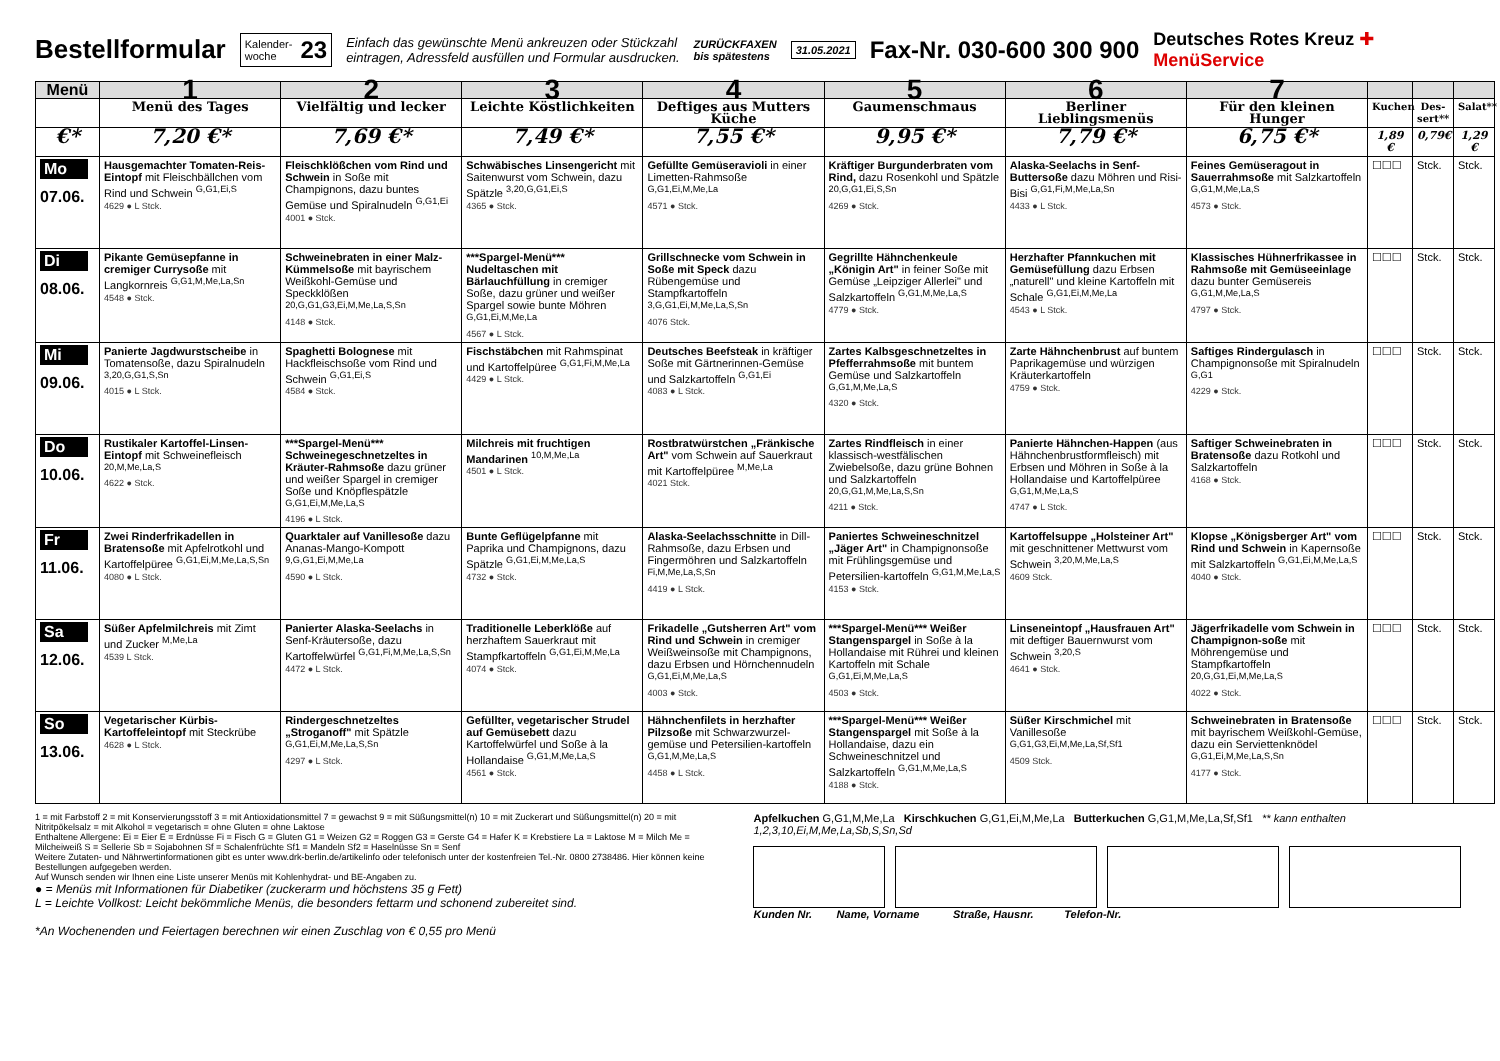Bestellformular
Kalender-
woche 23
Einfach das gewünschte Menü ankreuzen oder Stückzahl
eintragen, Adressfeld ausfüllen und Formular ausdrucken. ZURÜCKFAXEN
bis spätestens
31.05.2021
Fax-Nr. 030-600 300 900
Deutsches Rotes Kreuz ✚
MenüService
| Menü | 1 | 2 | 3 | 4 | 5 | 6 | 7 | | | |
| --- | --- | --- | --- | --- | --- | --- | --- | --- | --- | --- |
| | Menü des Tages | Vielfältig und lecker | Leichte Köstlichkeiten | Deftiges aus Mutters Küche | Gaumenschmaus | Berliner Lieblingsmenüs | Für den kleinen Hunger | Kuchen | Des-sert** | Salat** |
| €* | 7,20 €* | 7,69 €* | 7,49 €* | 7,55 €* | 9,95 €* | 7,79 €* | 6,75 €* | 1,89 € | 0,79€ | 1,29 € |
| Mo 07.06. | Hausgemachter Tomaten-Reis-Eintopf mit Fleischbällchen vom Rind und Schwein <sup>G,G1,Ei,S</sup> 4629 ● L Stck. | Fleischklößchen vom Rind und Schwein in Soße mit Champignons, dazu buntes Gemüse und Spiralnudeln <sup>G,G1,Ei</sup> 4001 ● Stck. | Schwäbisches Linsengericht mit Saitenwurst vom Schwein, dazu Spätzle <sup>3,20,G,G1,Ei,S</sup> 4365 ● Stck. | Gefüllte Gemüseravioli in einer Limetten-Rahmsoße <sup>G,G1,Ei,M,Me,La</sup> 4571 ● Stck. | Kräftiger Burgunderbraten vom Rind, dazu Rosenkohl und Spätzle <sup>20,G,G1,Ei,S,Sn</sup> 4269 ● Stck. | Alaska-Seelachs in Senf-Buttersoße dazu Möhren und Risi-Bisi <sup>G,G1,Fi,M,Me,La,Sn</sup> 4433 ● L Stck. | Feines Gemüseragout in Sauerrahmsoße mit Salzkartoffeln <sup>G,G1,M,Me,La,S</sup> 4573 ● Stck. | ☐☐☐ | Stck. | Stck. |
| Di 08.06. | Pikante Gemüsepfanne in cremiger Currysoße mit Langkornreis <sup>G,G1,M,Me,La,Sn</sup> 4548 ● Stck. | Schweinebraten in einer Malz-Kümmelsoße mit bayrischem Weißkohl-Gemüse und Speckklößen <sup>20,G,G1,G3,Ei,M,Me,La,S,Sn</sup> 4148 ● Stck. | ***Spargel-Menü*** Nudeltaschen mit Bärlauchfüllung in cremiger Soße, dazu grüner und weißer Spargel sowie bunte Möhren <sup>G,G1,Ei,M,Me,La</sup> 4567 ● L Stck. | Grillschnecke vom Schwein in Soße mit Speck dazu Rübengemüse und Stampfkartoffeln <sup>3,G,G1,Ei,M,Me,La,S,Sn</sup> 4076 Stck. | Gegrillte Hähnchenkeule „Königin Art" in feiner Soße mit Gemüse „Leipziger Allerlei" und Salzkartoffeln <sup>G,G1,M,Me,La,S</sup> 4779 ● Stck. | Herzhafter Pfannkuchen mit Gemüsefüllung dazu Erbsen „naturell" und kleine Kartoffeln mit Schale <sup>G,G1,Ei,M,Me,La</sup> 4543 ● L Stck. | Klassisches Hühnerfrikassee in Rahmsoße mit Gemüseeinlage dazu bunter Gemüsereis <sup>G,G1,M,Me,La,S</sup> 4797 ● Stck. | ☐☐☐ | Stck. | Stck. |
| Mi 09.06. | Panierte Jagdwurstscheibe in Tomatensoße, dazu Spiralnudeln <sup>3,20,G,G1,S,Sn</sup> 4015 ● L Stck. | Spaghetti Bolognese mit Hackfleischsoße vom Rind und Schwein <sup>G,G1,Ei,S</sup> 4584 ● Stck. | Fischstäbchen mit Rahmspinat und Kartoffelpüree <sup>G,G1,Fi,M,Me,La</sup> 4429 ● L Stck. | Deutsches Beefsteak in kräftiger Soße mit Gärtnerinnen-Gemüse und Salzkartoffeln <sup>G,G1,Ei</sup> 4083 ● L Stck. | Zartes Kalbsgeschnetzeltes in Pfefferrahmsoße mit buntem Gemüse und Salzkartoffeln <sup>G,G1,M,Me,La,S</sup> 4320 ● Stck. | Zarte Hähnchenbrust auf buntem Paprikagemüse und würzigen Kräuterkartoffeln 4759 ● Stck. | Saftiges Rindergulasch in Champignonsoße mit Spiralnudeln <sup>G,G1</sup> 4229 ● Stck. | ☐☐☐ | Stck. | Stck. |
| Do 10.06. | Rustikaler Kartoffel-Linsen-Eintopf mit Schweinefleisch <sup>20,M,Me,La,S</sup> 4622 ● Stck. | ***Spargel-Menü*** Schweinegeschnetzeltes in Kräuter-Rahmsoße dazu grüner und weißer Spargel in cremiger Soße und Knöpflespätzle <sup>G,G1,Ei,M,Me,La,S</sup> 4196 ● L Stck. | Milchreis mit fruchtigen Mandarinen <sup>10,M,Me,La</sup> 4501 ● L Stck. | Rostbratwürstchen „Fränkische Art" vom Schwein auf Sauerkraut mit Kartoffelpüree <sup>M,Me,La</sup> 4021 Stck. | Zartes Rindfleisch in einer klassisch-westfälischen Zwiebelsoße, dazu grüne Bohnen und Salzkartoffeln <sup>20,G,G1,M,Me,La,S,Sn</sup> 4211 ● Stck. | Panierte Hähnchen-Happen (aus Hähnchenbrustformfleisch) mit Erbsen und Möhren in Soße à la Hollandaise und Kartoffelpüree <sup>G,G1,M,Me,La,S</sup> 4747 ● L Stck. | Saftiger Schweinebraten in Bratensoße dazu Rotkohl und Salzkartoffeln 4168 ● Stck. | ☐☐☐ | Stck. | Stck. |
| Fr 11.06. | Zwei Rinderfrikadellen in Bratensoße mit Apfelrotkohl und Kartoffelpüree <sup>G,G1,Ei,M,Me,La,S,Sn</sup> 4080 ● L Stck. | Quarktaler auf Vanillesoße dazu Ananas-Mango-Kompott <sup>9,G,G1,Ei,M,Me,La</sup> 4590 ● L Stck. | Bunte Geflügelpfanne mit Paprika und Champignons, dazu Spätzle <sup>G,G1,Ei,M,Me,La,S</sup> 4732 ● Stck. | Alaska-Seelachsschnitte in Dill-Rahmsoße, dazu Erbsen und Fingermöhren und Salzkartoffeln <sup>Fi,M,Me,La,S,Sn</sup> 4419 ● L Stck. | Paniertes Schweineschnitzel „Jäger Art" in Champignonsoße mit Frühlingsgemüse und Petersilien-kartoffeln <sup>G,G1,M,Me,La,S</sup> 4153 ● Stck. | Kartoffelsuppe „Holsteiner Art" mit geschnittener Mettwurst vom Schwein <sup>3,20,M,Me,La,S</sup> 4609 Stck. | Klopse „Königsberger Art" vom Rind und Schwein in Kapernsoße mit Salzkartoffeln <sup>G,G1,Ei,M,Me,La,S</sup> 4040 ● Stck. | ☐☐☐ | Stck. | Stck. |
| Sa 12.06. | Süßer Apfelmilchreis mit Zimt und Zucker <sup>M,Me,La</sup> 4539 L Stck. | Panierter Alaska-Seelachs in Senf-Kräutersoße, dazu Kartoffelwürfel <sup>G,G1,Fi,M,Me,La,S,Sn</sup> 4472 ● L Stck. | Traditionelle Leberklöße auf herzhaftem Sauerkraut mit Stampfkartoffeln <sup>G,G1,Ei,M,Me,La</sup> 4074 ● Stck. | Frikadelle „Gutsherren Art" vom Rind und Schwein in cremiger Weißweinsoße mit Champignons, dazu Erbsen und Hörnchennudeln <sup>G,G1,Ei,M,Me,La,S</sup> 4003 ● Stck. | ***Spargel-Menü*** Weißer Stangenspargel in Soße à la Hollandaise mit Rührei und kleinen Kartoffeln mit Schale <sup>G,G1,Ei,M,Me,La,S</sup> 4503 ● Stck. | Linseneintopf „Hausfrauen Art" mit deftiger Bauernwurst vom Schwein <sup>3,20,S</sup> 4641 ● Stck. | Jägerfrikadelle vom Schwein in Champignon-soße mit Möhrengemüse und Stampfkartoffeln <sup>20,G,G1,Ei,M,Me,La,S</sup> 4022 ● Stck. | ☐☐☐ | Stck. | Stck. |
| So 13.06. | Vegetarischer Kürbis-Kartoffeleintopf mit Steckrübe 4628 ● L Stck. | Rindergeschnetzeltes „Stroganoff" mit Spätzle <sup>G,G1,Ei,M,Me,La,S,Sn</sup> 4297 ● L Stck. | Gefüllter, vegetarischer Strudel auf Gemüsebett dazu Kartoffelwürfel und Soße à la Hollandaise <sup>G,G1,M,Me,La,S</sup> 4561 ● Stck. | Hähnchenfilets in herzhafter Pilzsoße mit Schwarzwurzel-gemüse und Petersilien-kartoffeln <sup>G,G1,M,Me,La,S</sup> 4458 ● L Stck. | ***Spargel-Menü*** Weißer Stangenspargel mit Soße à la Hollandaise, dazu ein Schweineschnitzel und Salzkartoffeln <sup>G,G1,M,Me,La,S</sup> 4188 ● Stck. | Süßer Kirschmichel mit Vanillesoße <sup>G,G1,G3,Ei,M,Me,La,Sf,Sf1</sup> 4509 Stck. | Schweinebraten in Bratensoße mit bayrischem Weißkohl-Gemüse, dazu ein Serviettenknödel <sup>G,G1,Ei,M,Me,La,S,Sn</sup> 4177 ● Stck. | ☐☐☐ | Stck. | Stck. |
1 = mit Farbstoff 2 = mit Konservierungsstoff 3 = mit Antioxidationsmittel 7 = gewachst 9 = mit Süßungsmittel(n) 10 = mit Zuckerart und Süßungsmittel(n) 20 = mit Nitritpökelsalz = mit Alkohol = vegetarisch = ohne Gluten = ohne Laktose
Enthaltene Allergene: Ei = Eier E = Erdnüsse Fi = Fisch G = Gluten G1 = Weizen G2 = Roggen G3 = Gerste G4 = Hafer K = Krebstiere La = Laktose M = Milch Me = Milcheiweiß S = Sellerie Sb = Sojabohnen Sf = Schalenfrüchte Sf1 = Mandeln Sf2 = Haselnüsse Sn = Senf
Weitere Zutaten- und Nährwertinformationen gibt es unter www.drk-berlin.de/artikelinfo oder telefonisch unter der kostenfreien Tel.-Nr. 0800 2738486. Hier können keine Bestellungen aufgegeben werden.
Auf Wunsch senden wir Ihnen eine Liste unserer Menüs mit Kohlenhydrat- und BE-Angaben zu.
● = Menüs mit Informationen für Diabetiker (zuckerarm und höchstens 35 g Fett)
L = Leichte Vollkost: Leicht bekömmliche Menüs, die besonders fettarm und schonend zubereitet sind.
*An Wochenenden und Feiertagen berechnen wir einen Zuschlag von € 0,55 pro Menü
Apfelkuchen G,G1,M,Me,La Kirschkuchen G,G1,Ei,M,Me,La Butterkuchen G,G1,M,Me,La,Sf,Sf1 ** kann enthalten 1,2,3,10,Ei,M,Me,La,Sb,S,Sn,Sd
Kunden Nr. Name, Vorname Straße, Hausnr. Telefon-Nr.